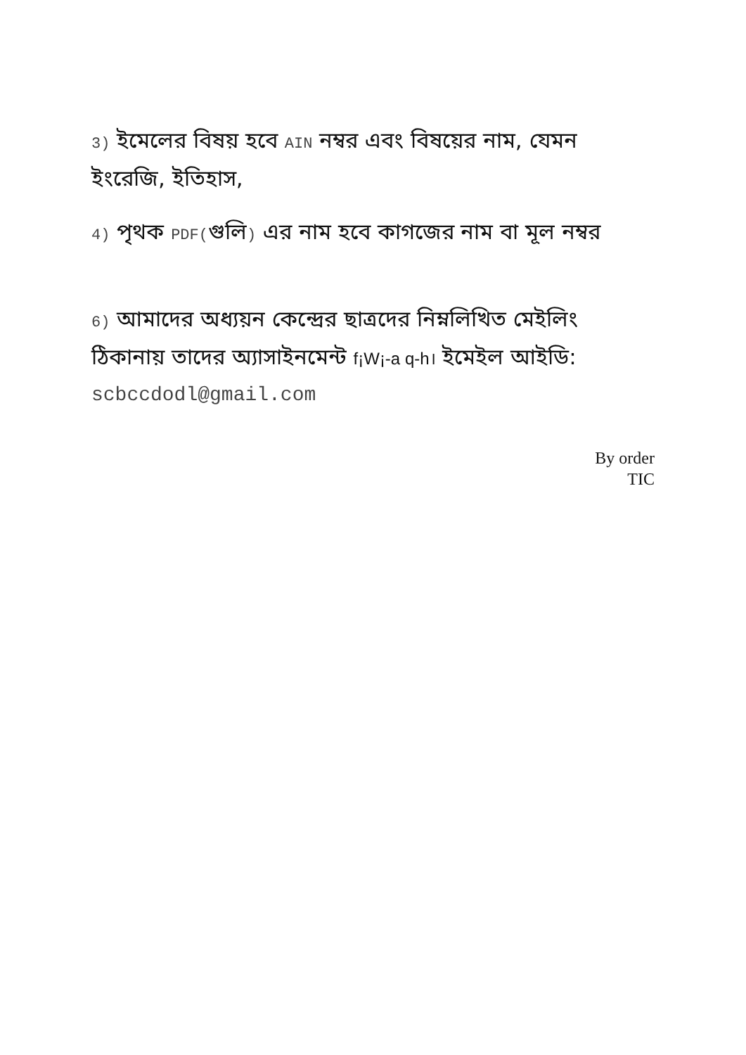3) ইমেলের বিষয় হবে AIN নম্বর এবং বিষয়ের নাম, যেমন ইংরেজি, ইতিহাস,
4) পৃথক PDF(গুলি) এর নাম হবে কাগজের নাম বা মূল নম্বর
6) আমাদের অধ্যয়ন কেন্দ্রের ছাত্রদের নিম্নলিখিত মেইলিং ঠিকানায় তাদের অ্যাসাইনমেন্ট f¡W¡-a q-h। ইমেইল আইডি: scbccdodl@gmail.com
By order
TIC